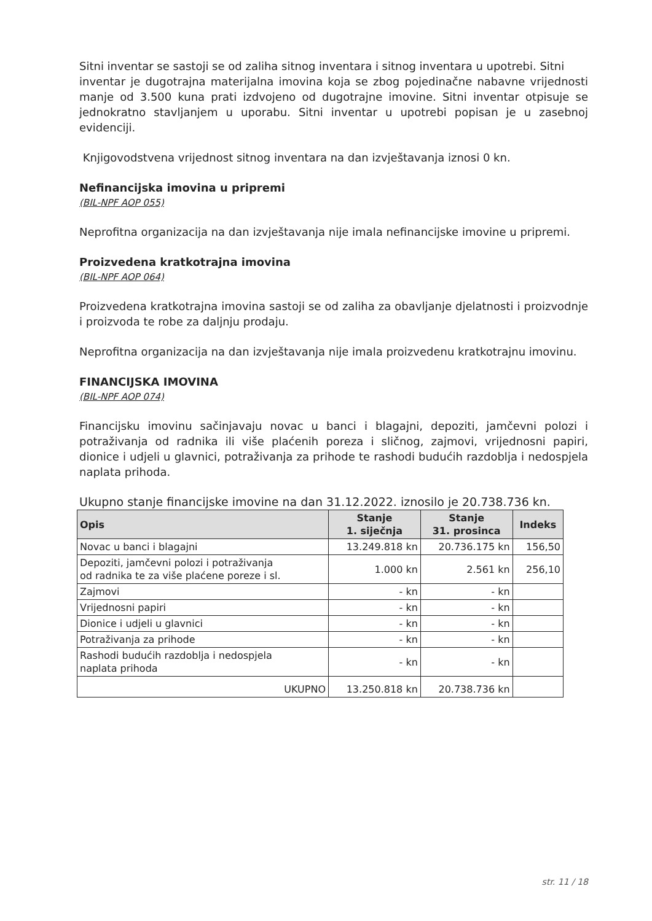Sitni inventar se sastoji se od zaliha sitnog inventara i sitnog inventara u upotrebi. Sitni
inventar je dugotrajna materijalna imovina koja se zbog pojedinačne nabavne vrijednosti manje od 3.500 kuna prati izdvojeno od dugotrajne imovine. Sitni inventar otpisuje se jednokratno stavljanjem u uporabu. Sitni inventar u upotrebi popisan je u zasebnoj evidenciji.
Knjigovodstvena vrijednost sitnog inventara na dan izvještavanja iznosi 0 kn.
Nefinancijska imovina u pripremi
(BIL-NPF AOP 055)
Neprofitna organizacija na dan izvještavanja nije imala nefinancijske imovine u pripremi.
Proizvedena kratkotrajna imovina
(BIL-NPF AOP 064)
Proizvedena kratkotrajna imovina sastoji se od zaliha za obavljanje djelatnosti i proizvodnje i proizvoda te robe za daljnju prodaju.
Neprofitna organizacija na dan izvještavanja nije imala proizvedenu kratkotrajnu imovinu.
FINANCIJSKA IMOVINA
(BIL-NPF AOP 074)
Financijsku imovinu sačinjavaju novac u banci i blagajni, depoziti, jamčevni polozi i potraživanja od radnika ili više plaćenih poreza i sličnog, zajmovi, vrijednosni papiri, dionice i udjeli u glavnici, potraživanja za prihode te rashodi budućih razdoblja i nedospjela naplata prihoda.
Ukupno stanje financijske imovine na dan 31.12.2022. iznosilo je 20.738.736 kn.
| Opis | Stanje 1. siječnja | Stanje 31. prosinca | Indeks |
| --- | --- | --- | --- |
| Novac u banci i blagajni | 13.249.818 kn | 20.736.175 kn | 156,50 |
| Depoziti, jamčevni polozi i potraživanja od radnika te za više plaćene poreze i sl. | 1.000 kn | 2.561 kn | 256,10 |
| Zajmovi | - kn | - kn | |
| Vrijednosni papiri | - kn | - kn | |
| Dionice i udjeli u glavnici | - kn | - kn | |
| Potraživanja za prihode | - kn | - kn | |
| Rashodi budućih razdoblja i nedospjela naplata prihoda | - kn | - kn | |
| UKUPNO | 13.250.818 kn | 20.738.736 kn | |
str. 11 / 18